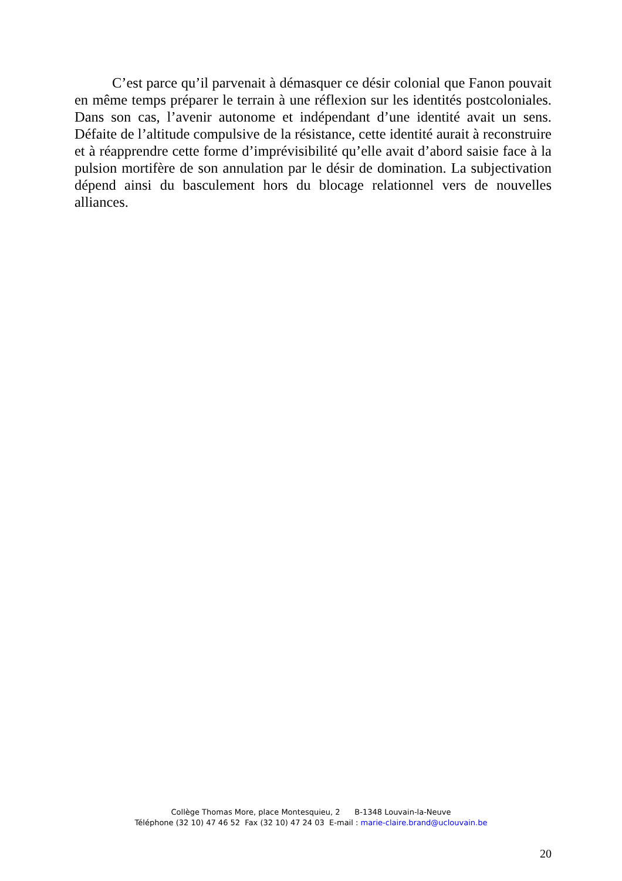C’est parce qu’il parvenait à démasquer ce désir colonial que Fanon pouvait en même temps préparer le terrain à une réflexion sur les identités postcoloniales. Dans son cas, l’avenir autonome et indépendant d’une identité avait un sens. Défaite de l’altitude compulsive de la résistance, cette identité aurait à reconstruire et à réapprendre cette forme d’imprévisibilité qu’elle avait d’abord saisie face à la pulsion mortifère de son annulation par le désir de domination. La subjectivation dépend ainsi du basculement hors du blocage relationnel vers de nouvelles alliances.
Collège Thomas More, place Montesquieu, 2 B-1348 Louvain-la-Neuve
Téléphone (32 10) 47 46 52 Fax (32 10) 47 24 03 E-mail : marie-claire.brand@uclouvain.be
20